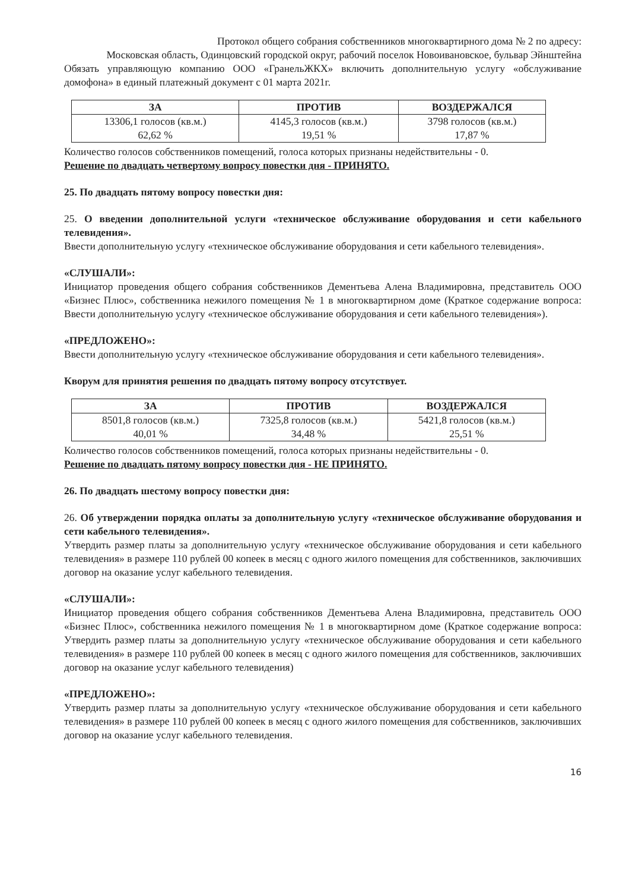Протокол общего собрания собственников многоквартирного дома № 2 по адресу:
Московская область, Одинцовский городской округ, рабочий поселок Новоивановское, бульвар Эйнштейна
Обязать управляющую компанию ООО «ГранельЖКХ» включить дополнительную услугу «обслуживание домофона» в единый платежный документ с 01 марта 2021г.
| ЗА | ПРОТИВ | ВОЗДЕРЖАЛСЯ |
| --- | --- | --- |
| 13306,1 голосов (кв.м.) 62,62 % | 4145,3 голосов (кв.м.) 19,51 % | 3798 голосов (кв.м.) 17,87 % |
Количество голосов собственников помещений, голоса которых признаны недействительны - 0.
Решение по двадцать четвертому вопросу повестки дня - ПРИНЯТО.
25. По двадцать пятому вопросу повестки дня:
25. О введении дополнительной услуги «техническое обслуживание оборудования и сети кабельного телевидения».
Ввести дополнительную услугу «техническое обслуживание оборудования и сети кабельного телевидения».
«СЛУШАЛИ»:
Инициатор проведения общего собрания собственников Дементьева Алена Владимировна, представитель ООО «Бизнес Плюс», собственника нежилого помещения № 1 в многоквартирном доме (Краткое содержание вопроса: Ввести дополнительную услугу «техническое обслуживание оборудования и сети кабельного телевидения»).
«ПРЕДЛОЖЕНО»:
Ввести дополнительную услугу «техническое обслуживание оборудования и сети кабельного телевидения».
Кворум для принятия решения по двадцать пятому вопросу отсутствует.
| ЗА | ПРОТИВ | ВОЗДЕРЖАЛСЯ |
| --- | --- | --- |
| 8501,8 голосов (кв.м.) 40,01 % | 7325,8 голосов (кв.м.) 34,48 % | 5421,8 голосов (кв.м.) 25,51 % |
Количество голосов собственников помещений, голоса которых признаны недействительны - 0.
Решение по двадцать пятому вопросу повестки дня - НЕ ПРИНЯТО.
26. По двадцать шестому вопросу повестки дня:
26. Об утверждении порядка оплаты за дополнительную услугу «техническое обслуживание оборудования и сети кабельного телевидения».
Утвердить размер платы за дополнительную услугу «техническое обслуживание оборудования и сети кабельного телевидения» в размере 110 рублей 00 копеек в месяц с одного жилого помещения для собственников, заключивших договор на оказание услуг кабельного телевидения.
«СЛУШАЛИ»:
Инициатор проведения общего собрания собственников Дементьева Алена Владимировна, представитель ООО «Бизнес Плюс», собственника нежилого помещения № 1 в многоквартирном доме (Краткое содержание вопроса: Утвердить размер платы за дополнительную услугу «техническое обслуживание оборудования и сети кабельного телевидения» в размере 110 рублей 00 копеек в месяц с одного жилого помещения для собственников, заключивших договор на оказание услуг кабельного телевидения)
«ПРЕДЛОЖЕНО»:
Утвердить размер платы за дополнительную услугу «техническое обслуживание оборудования и сети кабельного телевидения» в размере 110 рублей 00 копеек в месяц с одного жилого помещения для собственников, заключивших договор на оказание услуг кабельного телевидения.
16